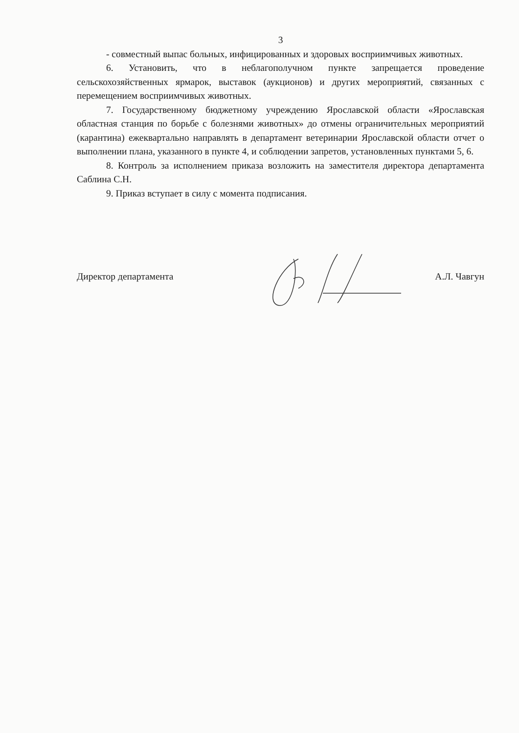3
- совместный выпас больных, инфицированных и здоровых восприимчивых животных.
6. Установить, что в неблагополучном пункте запрещается проведение сельскохозяйственных ярмарок, выставок (аукционов) и других мероприятий, связанных с перемещением восприимчивых животных.
7. Государственному бюджетному учреждению Ярославской области «Ярославская областная станция по борьбе с болезнями животных» до отмены ограничительных мероприятий (карантина) ежеквартально направлять в департамент ветеринарии Ярославской области отчет о выполнении плана, указанного в пункте 4, и соблюдении запретов, установленных пунктами 5, 6.
8. Контроль за исполнением приказа возложить на заместителя директора департамента Саблина С.Н.
9. Приказ вступает в силу с момента подписания.
Директор департамента А.Л. Чавгун